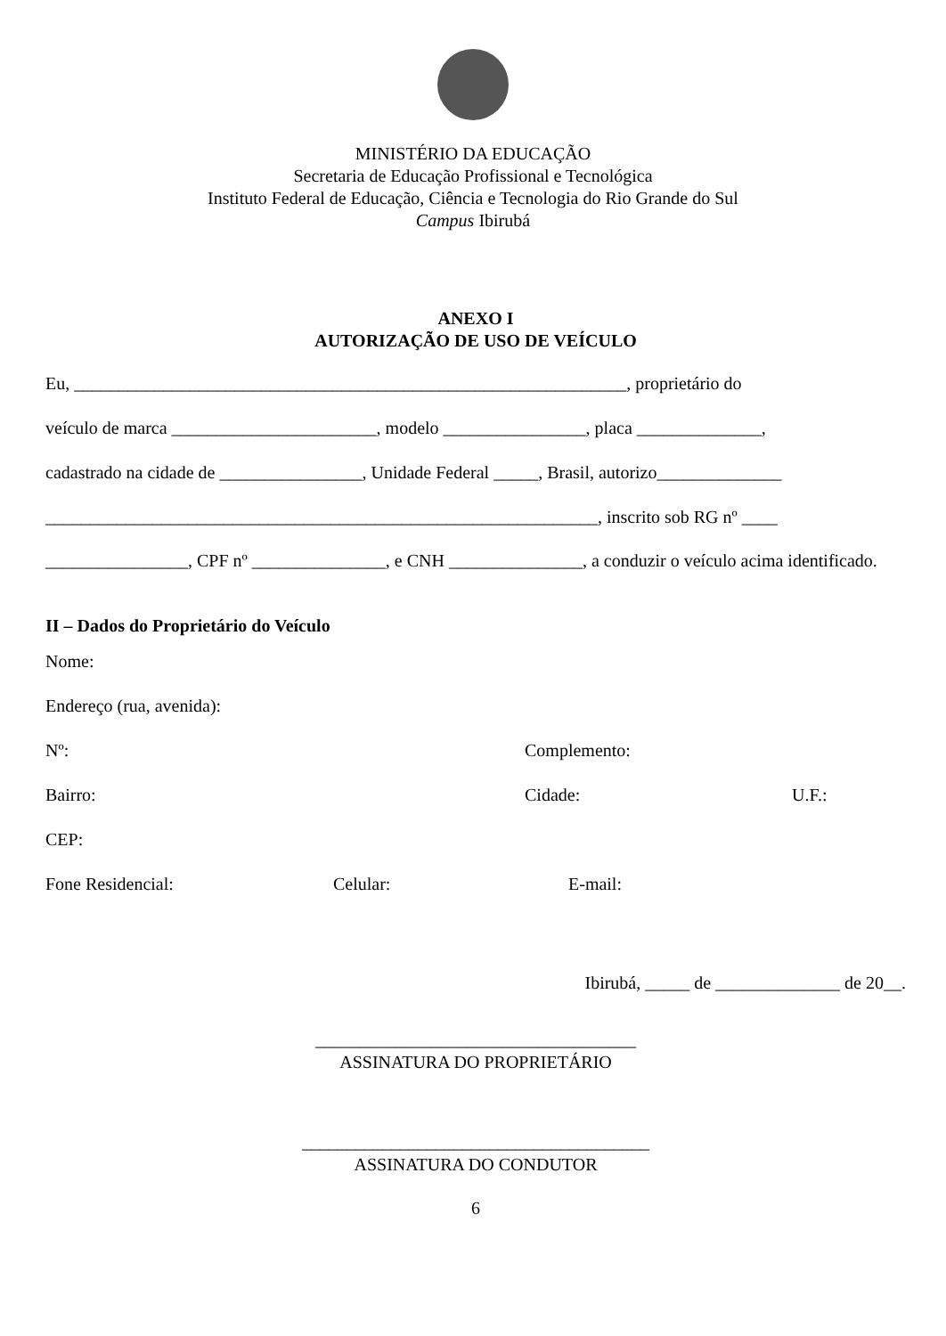MINISTÉRIO DA EDUCAÇÃO
Secretaria de Educação Profissional e Tecnológica
Instituto Federal de Educação, Ciência e Tecnologia do Rio Grande do Sul
Campus Ibirubá
ANEXO I
AUTORIZAÇÃO DE USO DE VEÍCULO
Eu, ______________________________________________________________, proprietário do
veículo de marca _______________________, modelo ________________, placa ______________,
cadastrado na cidade de ________________, Unidade Federal _____, Brasil, autorizo______________
______________________________________________________________, inscrito sob RG nº ____
________________, CPF nº _______________, e CNH _______________, a conduzir o veículo acima identificado.
II – Dados do Proprietário do Veículo
Nome:
Endereço (rua, avenida):
Nº: Complemento:
Bairro: Cidade: U.F.:
CEP:
Fone Residencial: Celular: E-mail:
Ibirubá, _____ de ______________ de 20__.
____________________________________
ASSINATURA DO PROPRIETÁRIO
_______________________________________
ASSINATURA DO CONDUTOR
6